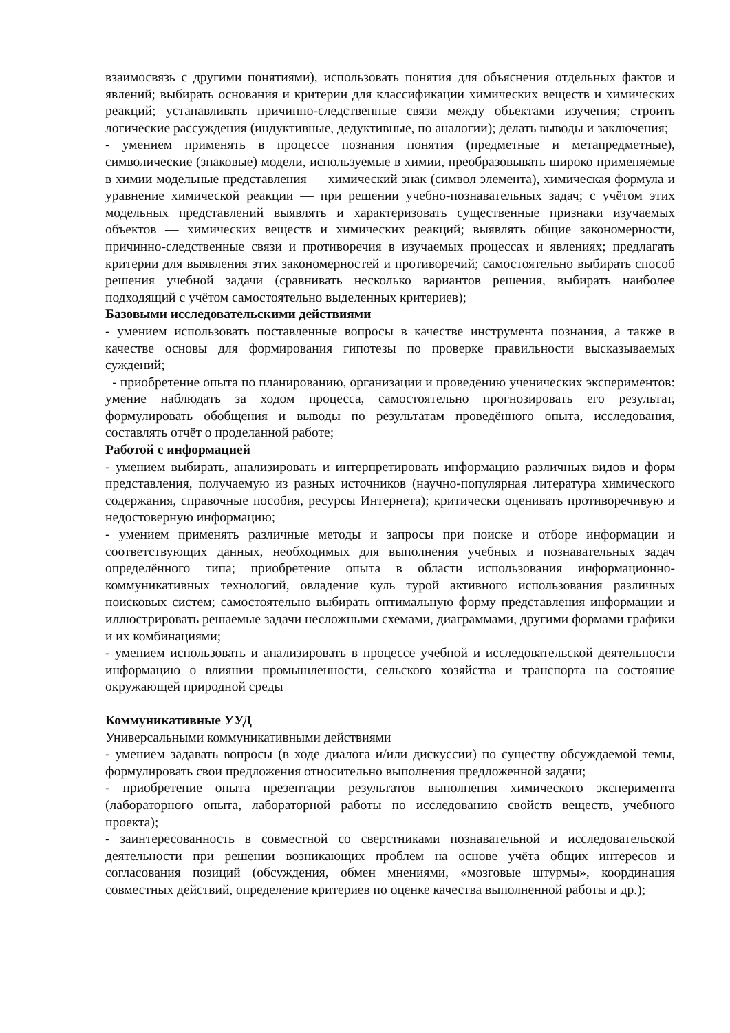взаимосвязь с другими понятиями), использовать понятия для объяснения отдельных фактов и явлений; выбирать основания и критерии для классификации химических веществ и химических реакций; устанавливать причинно-следственные связи между объектами изучения; строить логические рассуждения (индуктивные, дедуктивные, по аналогии); делать выводы и заключения;
- умением применять в процессе познания понятия (предметные и метапредметные), символические (знаковые) модели, используемые в химии, преобразовывать широко применяемые в химии модельные представления — химический знак (символ элемента), химическая формула и уравнение химической реакции — при решении учебно-познавательных задач; с учётом этих модельных представлений выявлять и характеризовать существенные признаки изучаемых объектов — химических веществ и химических реакций; выявлять общие закономерности, причинно-следственные связи и противоречия в изучаемых процессах и явлениях; предлагать критерии для выявления этих закономерностей и противоречий; самостоятельно выбирать способ решения учебной задачи (сравнивать несколько вариантов решения, выбирать наиболее подходящий с учётом самостоятельно выделенных критериев);
Базовыми исследовательскими действиями
- умением использовать поставленные вопросы в качестве инструмента познания, а также в качестве основы для формирования гипотезы по проверке правильности высказываемых суждений;
- приобретение опыта по планированию, организации и проведению ученических экспериментов: умение наблюдать за ходом процесса, самостоятельно прогнозировать его результат, формулировать обобщения и выводы по результатам проведённого опыта, исследования, составлять отчёт о проделанной работе;
Работой с информацией
- умением выбирать, анализировать и интерпретировать информацию различных видов и форм представления, получаемую из разных источников (научно-популярная литература химического содержания, справочные пособия, ресурсы Интернета); критически оценивать противоречивую и недостоверную информацию;
- умением применять различные методы и запросы при поиске и отборе информации и соответствующих данных, необходимых для выполнения учебных и познавательных задач определённого типа; приобретение опыта в области использования информационно-коммуникативных технологий, овладение куль турой активного использования различных поисковых систем; самостоятельно выбирать оптимальную форму представления информации и иллюстрировать решаемые задачи несложными схемами, диаграммами, другими формами графики и их комбинациями;
- умением использовать и анализировать в процессе учебной и исследовательской деятельности информацию о влиянии промышленности, сельского хозяйства и транспорта на состояние окружающей природной среды
Коммуникативные УУД
Универсальными коммуникативными действиями
- умением задавать вопросы (в ходе диалога и/или дискуссии) по существу обсуждаемой темы, формулировать свои предложения относительно выполнения предложенной задачи;
- приобретение опыта презентации результатов выполнения химического эксперимента (лабораторного опыта, лабораторной работы по исследованию свойств веществ, учебного проекта);
- заинтересованность в совместной со сверстниками познавательной и исследовательской деятельности при решении возникающих проблем на основе учёта общих интересов и согласования позиций (обсуждения, обмен мнениями, «мозговые штурмы», координация совместных действий, определение критериев по оценке качества выполненной работы и др.);